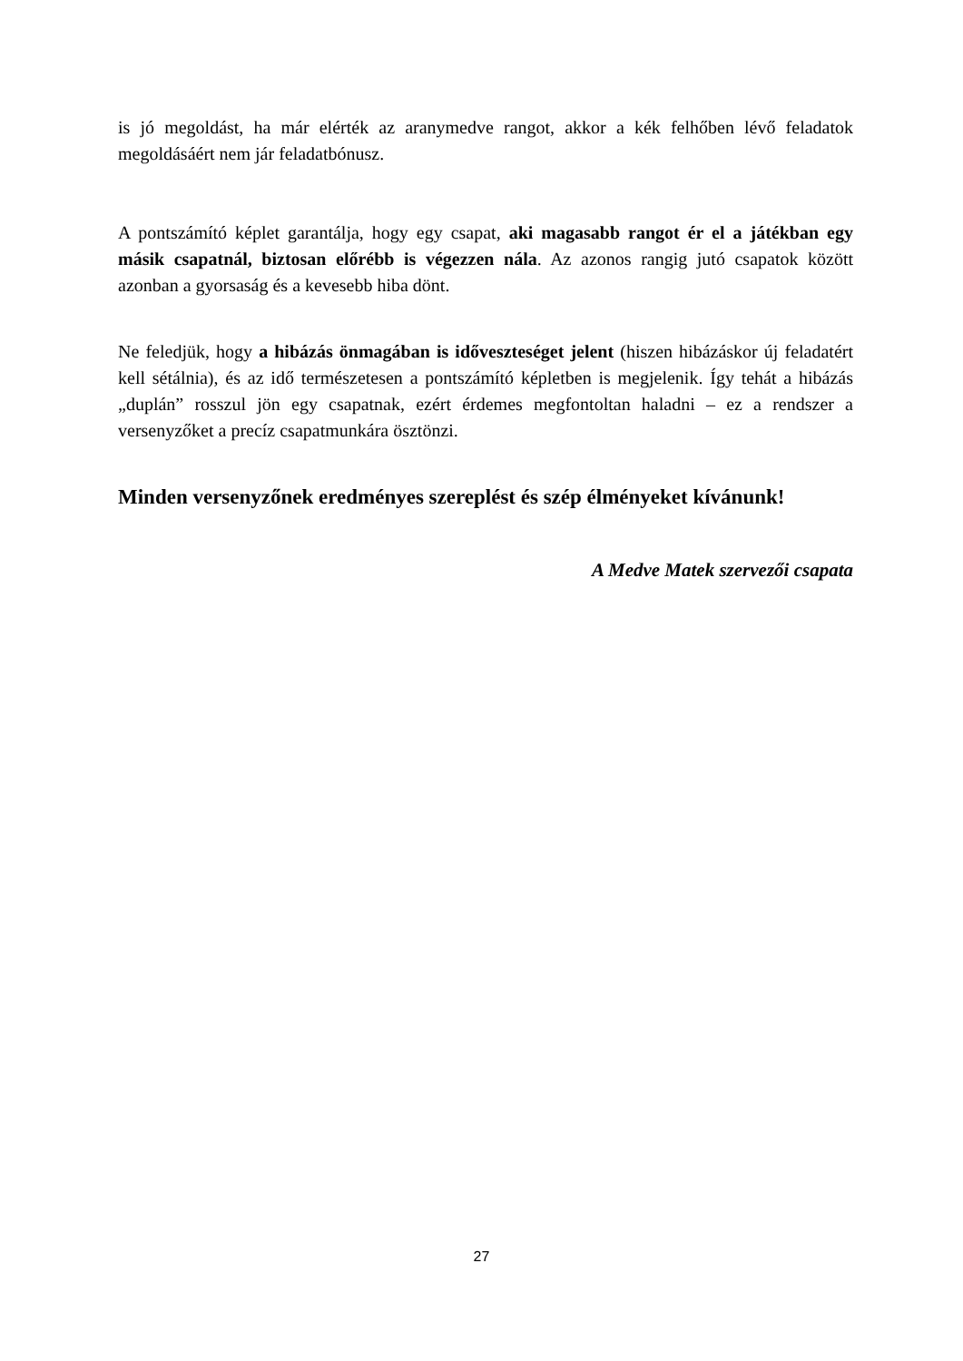is jó megoldást, ha már elérték az aranymedve rangot, akkor a kék felhőben lévő feladatok megoldásáért nem jár feladatbónusz.
A pontszámító képlet garantálja, hogy egy csapat, aki magasabb rangot ér el a játékban egy másik csapatnál, biztosan előrébb is végezzen nála. Az azonos rangig jutó csapatok között azonban a gyorsaság és a kevesebb hiba dönt.
Ne feledjük, hogy a hibázás önmagában is időveszteséget jelent (hiszen hibázáskor új feladatért kell sétálnia), és az idő természetesen a pontszámító képletben is megjelenik. Így tehát a hibázás „duplán” rosszul jön egy csapatnak, ezért érdemes megfontoltan haladni – ez a rendszer a versenyzőket a precíz csapatmunkára ösztönzi.
Minden versenyzőnek eredményes szereplést és szép élményeket kívánunk!
A Medve Matek szervezői csapata
27